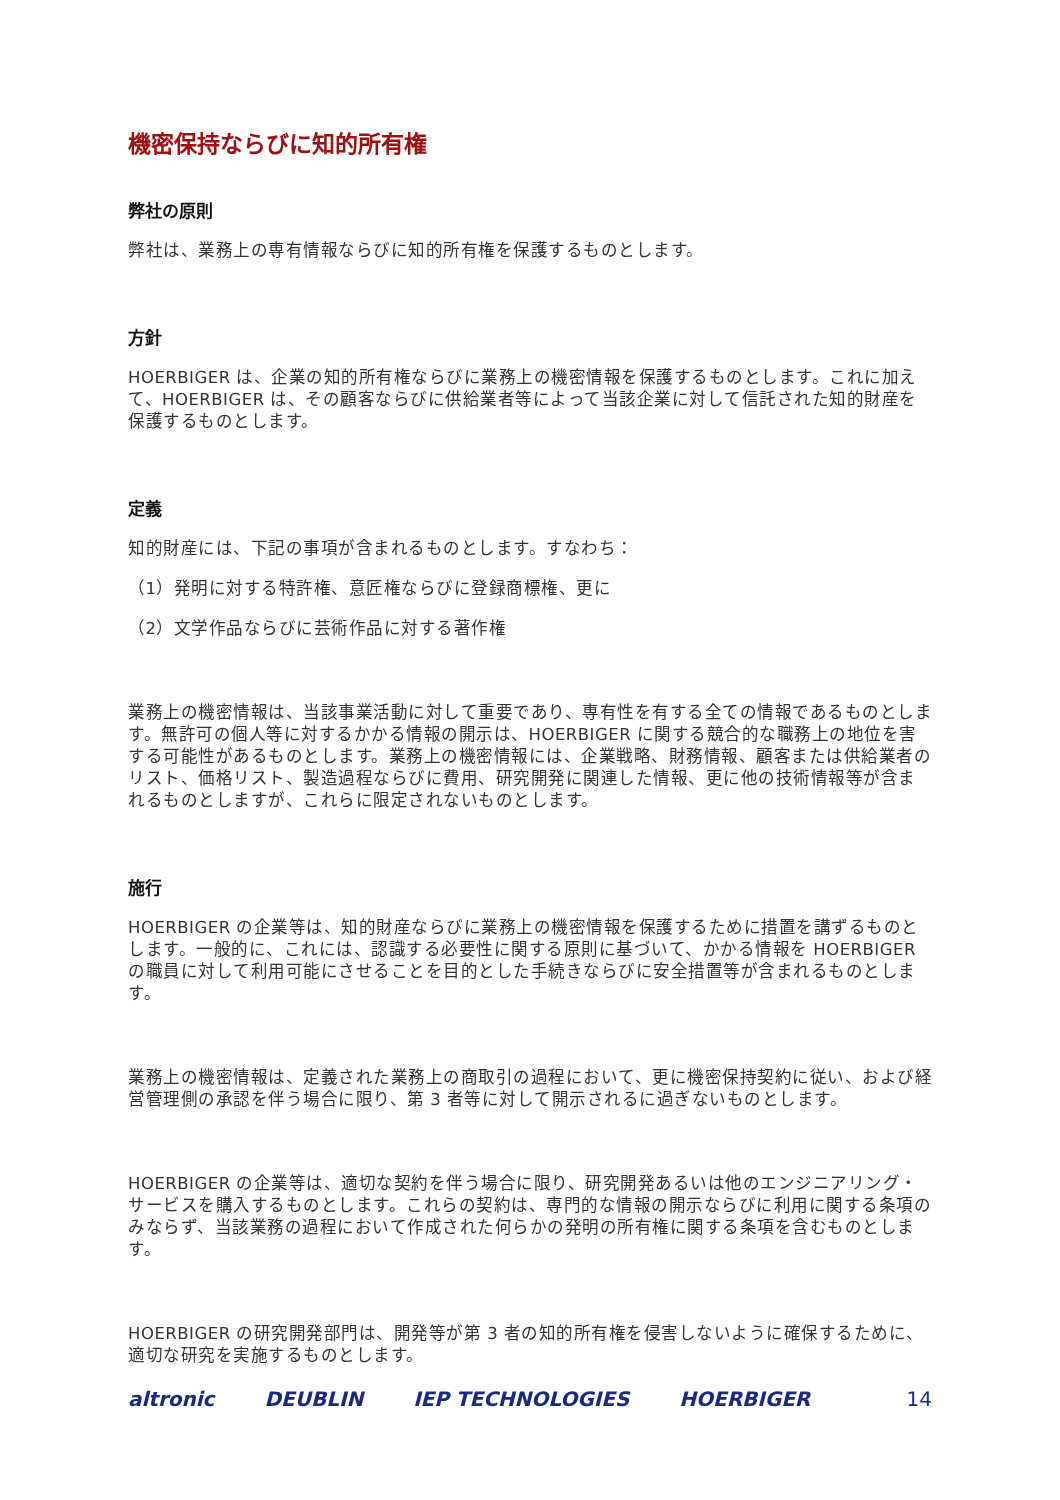機密保持ならびに知的所有権
弊社の原則
弊社は、業務上の専有情報ならびに知的所有権を保護するものとします。
方針
HOERBIGER は、企業の知的所有権ならびに業務上の機密情報を保護するものとします。これに加えて、HOERBIGER は、その顧客ならびに供給業者等によって当該企業に対して信託された知的財産を保護するものとします。
定義
知的財産には、下記の事項が含まれるものとします。すなわち：
（1）発明に対する特許権、意匠権ならびに登録商標権、更に
（2）文学作品ならびに芸術作品に対する著作権
業務上の機密情報は、当該事業活動に対して重要であり、専有性を有する全ての情報であるものとします。無許可の個人等に対するかかる情報の開示は、HOERBIGER に関する競合的な職務上の地位を害する可能性があるものとします。業務上の機密情報には、企業戦略、財務情報、顧客または供給業者のリスト、価格リスト、製造過程ならびに費用、研究開発に関連した情報、更に他の技術情報等が含まれるものとしますが、これらに限定されないものとします。
施行
HOERBIGER の企業等は、知的財産ならびに業務上の機密情報を保護するために措置を講ずるものとします。一般的に、これには、認識する必要性に関する原則に基づいて、かかる情報を HOERBIGER の職員に対して利用可能にさせることを目的とした手続きならびに安全措置等が含まれるものとします。
業務上の機密情報は、定義された業務上の商取引の過程において、更に機密保持契約に従い、および経営管理側の承認を伴う場合に限り、第 3 者等に対して開示されるに過ぎないものとします。
HOERBIGER の企業等は、適切な契約を伴う場合に限り、研究開発あるいは他のエンジニアリング・サービスを購入するものとします。これらの契約は、専門的な情報の開示ならびに利用に関する条項のみならず、当該業務の過程において作成された何らかの発明の所有権に関する条項を含むものとします。
HOERBIGER の研究開発部門は、開発等が第 3 者の知的所有権を侵害しないように確保するために、適切な研究を実施するものとします。
altronic DEUBLIN IEP TECHNOLOGIES HOERBIGER 14